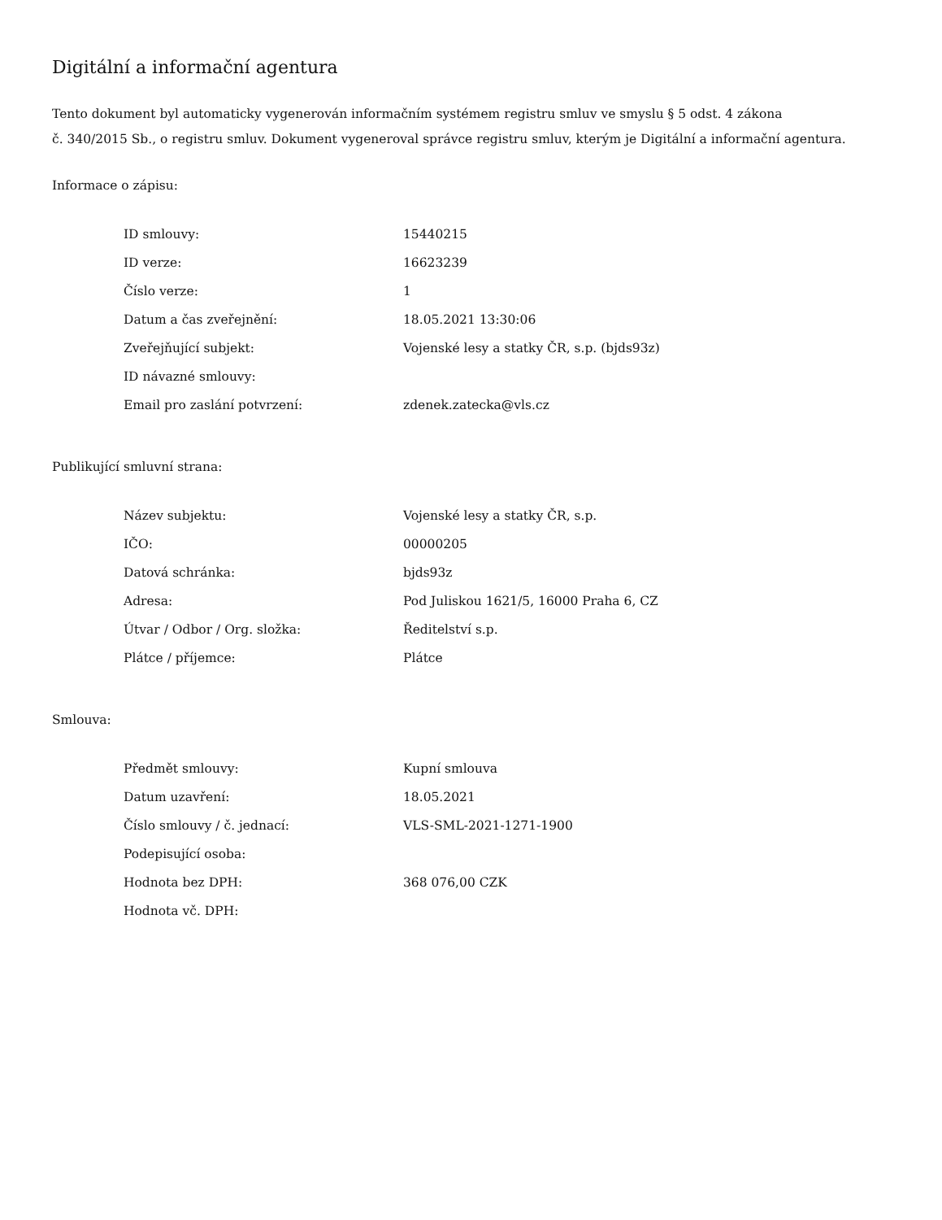Digitální a informační agentura
Tento dokument byl automaticky vygenerován informačním systémem registru smluv ve smyslu § 5 odst. 4 zákona
č. 340/2015 Sb., o registru smluv. Dokument vygeneroval správce registru smluv, kterým je Digitální a informační agentura.
Informace o zápisu:
| ID smlouvy: | 15440215 |
| ID verze: | 16623239 |
| Číslo verze: | 1 |
| Datum a čas zveřejnění: | 18.05.2021 13:30:06 |
| Zveřejňující subjekt: | Vojenské lesy a statky ČR, s.p. (bjds93z) |
| ID návazné smlouvy: | |
| Email pro zaslání potvrzení: | zdenek.zatecka@vls.cz |
Publikující smluvní strana:
| Název subjektu: | Vojenské lesy a statky ČR, s.p. |
| IČO: | 00000205 |
| Datová schránka: | bjds93z |
| Adresa: | Pod Juliskou 1621/5, 16000 Praha 6, CZ |
| Útvar / Odbor / Org. složka: | Ředitelství s.p. |
| Plátce / příjemce: | Plátce |
Smlouva:
| Předmět smlouvy: | Kupní smlouva |
| Datum uzavření: | 18.05.2021 |
| Číslo smlouvy / č. jednací: | VLS-SML-2021-1271-1900 |
| Podepisující osoba: | |
| Hodnota bez DPH: | 368 076,00 CZK |
| Hodnota vč. DPH: | |